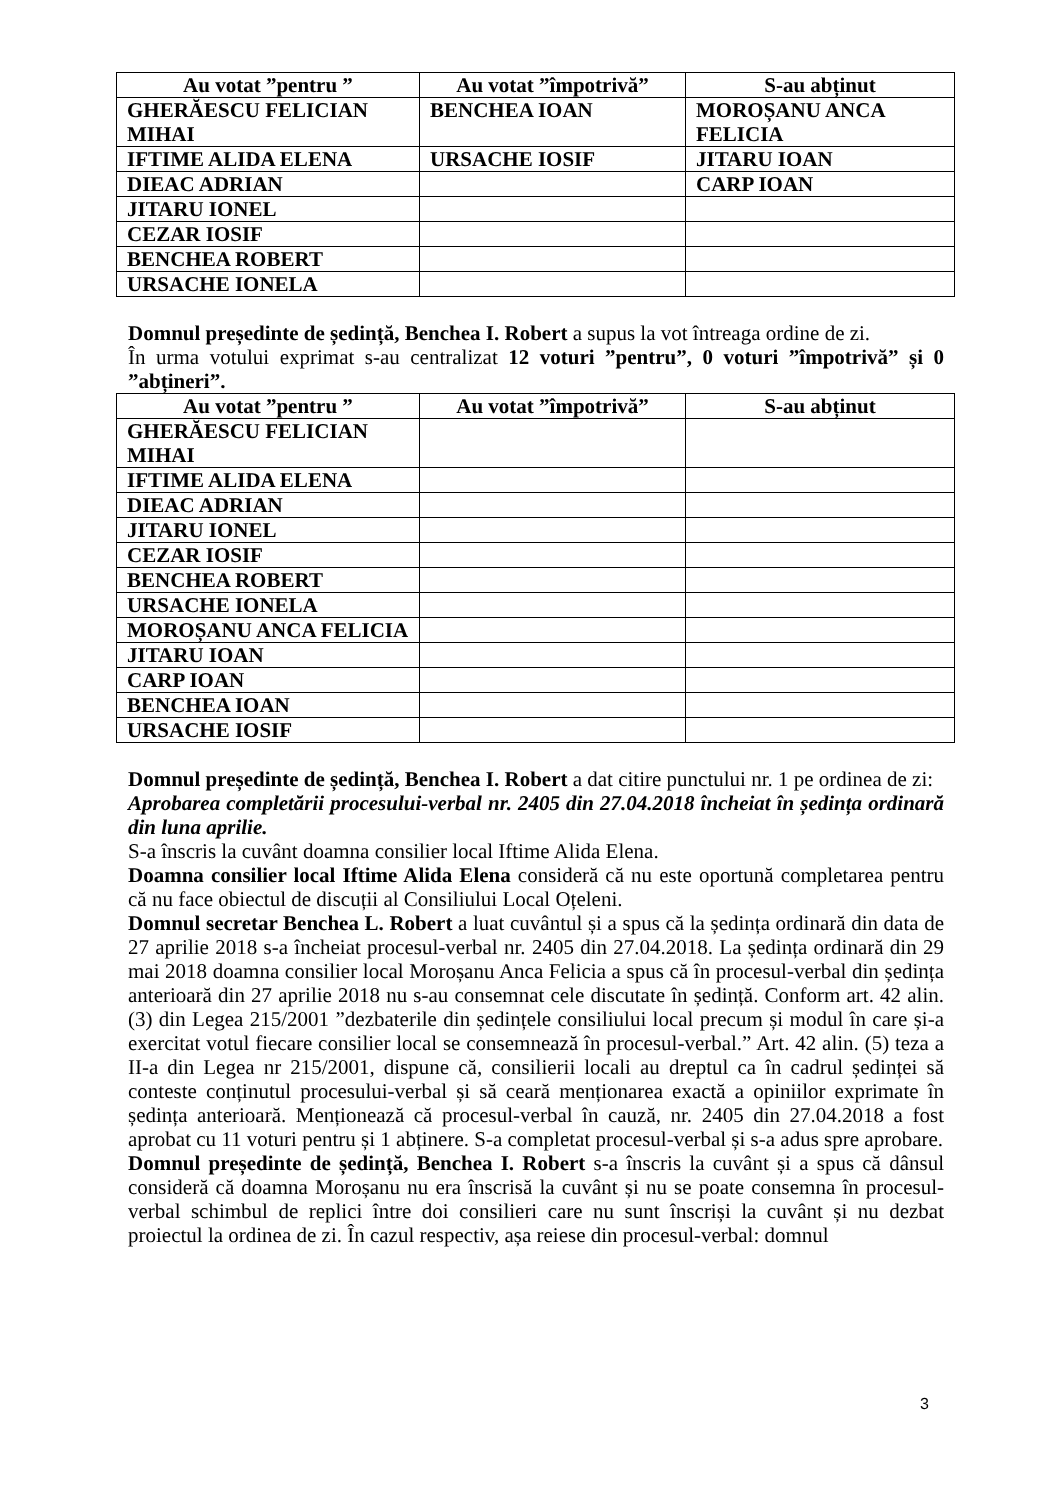| Au votat ”pentru ” | Au votat ”împotrivă” | S-au abținut |
| --- | --- | --- |
| GHERĂESCU FELICIAN MIHAI | BENCHEA IOAN | MOROȘANU ANCA FELICIA |
| IFTIME ALIDA ELENA | URSACHE IOSIF | JITARU IOAN |
| DIEAC ADRIAN | | CARP IOAN |
| JITARU IONEL | | |
| CEZAR IOSIF | | |
| BENCHEA ROBERT | | |
| URSACHE IONELA | | |
Domnul președinte de ședință, Benchea I. Robert a supus la vot întreaga ordine de zi.
În urma votului exprimat s-au centralizat 12 voturi ”pentru”, 0 voturi ”împotrivă” și 0 ”abțineri”.
| Au votat ”pentru ” | Au votat ”împotrivă” | S-au abținut |
| --- | --- | --- |
| GHERĂESCU FELICIAN MIHAI | | |
| IFTIME ALIDA ELENA | | |
| DIEAC ADRIAN | | |
| JITARU IONEL | | |
| CEZAR IOSIF | | |
| BENCHEA ROBERT | | |
| URSACHE IONELA | | |
| MOROȘANU ANCA FELICIA | | |
| JITARU IOAN | | |
| CARP IOAN | | |
| BENCHEA IOAN | | |
| URSACHE IOSIF | | |
Domnul președinte de ședință, Benchea I. Robert a dat citire punctului nr. 1 pe ordinea de zi:
Aprobarea completării procesului-verbal nr. 2405 din 27.04.2018 încheiat în ședința ordinară din luna aprilie.
S-a înscris la cuvânt doamna consilier local Iftime Alida Elena.
Doamna consilier local Iftime Alida Elena consideră că nu este oportună completarea pentru că nu face obiectul de discuții al Consiliului Local Oțeleni.
Domnul secretar Benchea L. Robert a luat cuvântul și a spus că la ședința ordinară din data de 27 aprilie 2018 s-a încheiat procesul-verbal nr. 2405 din 27.04.2018. La ședința ordinară din 29 mai 2018 doamna consilier local Moroșanu Anca Felicia a spus că în procesul-verbal din ședința anterioară din 27 aprilie 2018 nu s-au consemnat cele discutate în ședință. Conform art. 42 alin. (3) din Legea 215/2001 ”dezbaterile din ședințele consiliului local precum și modul în care și-a exercitat votul fiecare consilier local se consemnează în procesul-verbal.” Art. 42 alin. (5) teza a II-a din Legea nr 215/2001, dispune că, consilierii locali au dreptul ca în cadrul ședinței să conteste conținutul procesului-verbal și să ceară menționarea exactă a opiniilor exprimate în ședința anterioară. Menționează că procesul-verbal în cauză, nr. 2405 din 27.04.2018 a fost aprobat cu 11 voturi pentru și 1 abținere. S-a completat procesul-verbal și s-a adus spre aprobare.
Domnul președinte de ședință, Benchea I. Robert s-a înscris la cuvânt și a spus că dânsul consideră că doamna Moroșanu nu era înscrisă la cuvânt și nu se poate consemna în procesul-verbal schimbul de replici între doi consilieri care nu sunt înscriși la cuvânt și nu dezbat proiectul la ordinea de zi. În cazul respectiv, așa reiese din procesul-verbal: domnul
3